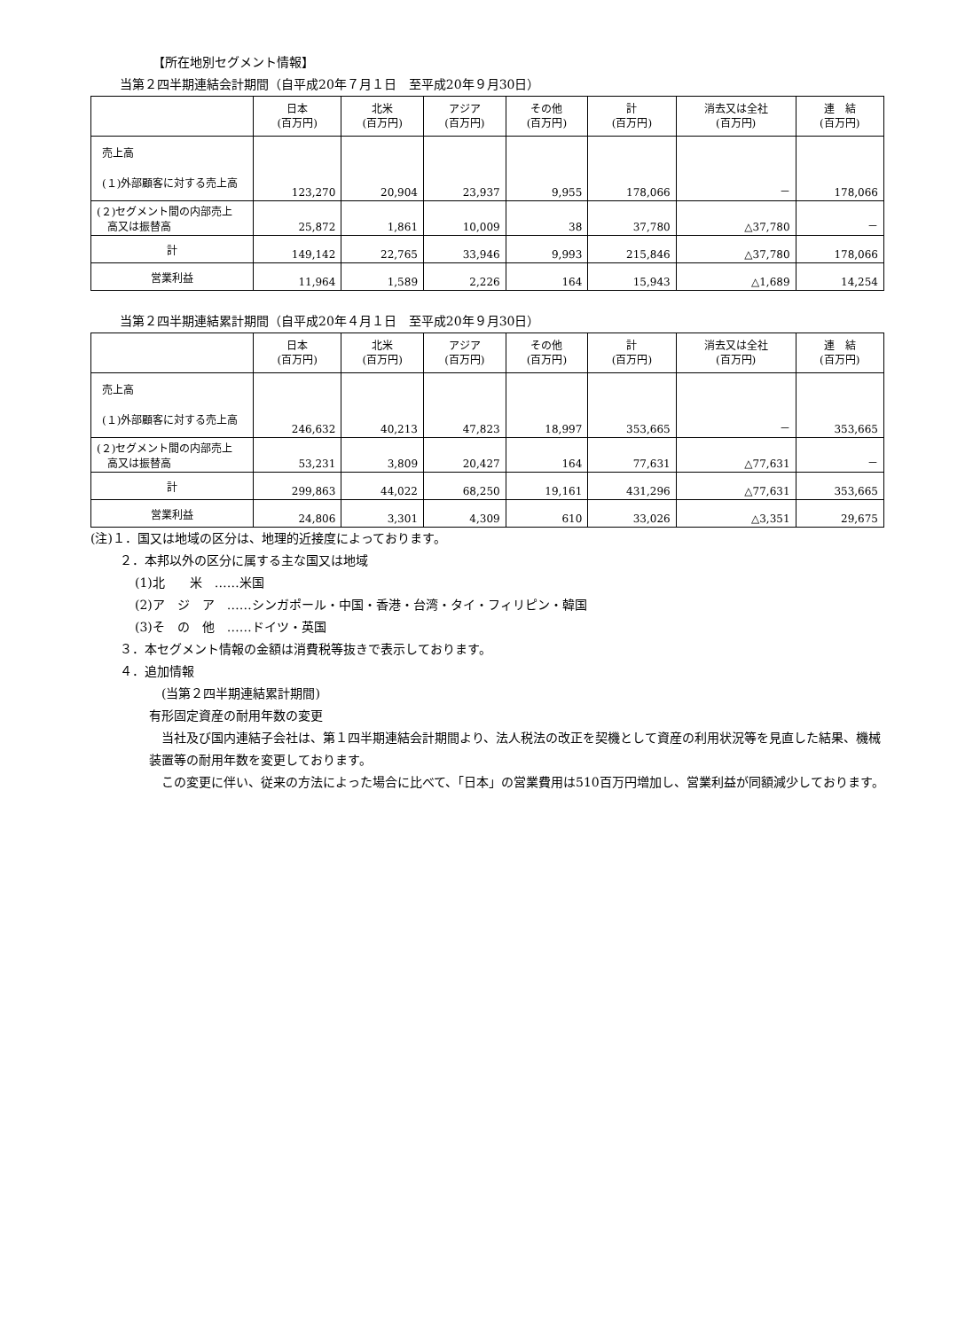【所在地別セグメント情報】
当第２四半期連結会計期間（自平成20年７月１日　至平成20年９月30日）
| | 日本 (百万円) | 北米 (百万円) | アジア (百万円) | その他 (百万円) | 計 (百万円) | 消去又は全社 (百万円) | 連 結 (百万円) |
| --- | --- | --- | --- | --- | --- | --- | --- |
| 売上高 (１)外部顧客に対する売上高 | 123,270 | 20,904 | 23,937 | 9,955 | 178,066 | － | 178,066 |
| (２)セグメント間の内部売上 高又は振替高 | 25,872 | 1,861 | 10,009 | 38 | 37,780 | △37,780 | － |
| 計 | 149,142 | 22,765 | 33,946 | 9,993 | 215,846 | △37,780 | 178,066 |
| 営業利益 | 11,964 | 1,589 | 2,226 | 164 | 15,943 | △1,689 | 14,254 |
当第２四半期連結累計期間（自平成20年４月１日　至平成20年９月30日）
| | 日本 (百万円) | 北米 (百万円) | アジア (百万円) | その他 (百万円) | 計 (百万円) | 消去又は全社 (百万円) | 連 結 (百万円) |
| --- | --- | --- | --- | --- | --- | --- | --- |
| 売上高 (１)外部顧客に対する売上高 | 246,632 | 40,213 | 47,823 | 18,997 | 353,665 | － | 353,665 |
| (２)セグメント間の内部売上 高又は振替高 | 53,231 | 3,809 | 20,427 | 164 | 77,631 | △77,631 | － |
| 計 | 299,863 | 44,022 | 68,250 | 19,161 | 431,296 | △77,631 | 353,665 |
| 営業利益 | 24,806 | 3,301 | 4,309 | 610 | 33,026 | △3,351 | 29,675 |
(注)１．国又は地域の区分は、地理的近接度によっております。
２．本邦以外の区分に属する主な国又は地域
(1)北　　米　……米国
(2)ア　ジ　ア　……シンガポール・中国・香港・台湾・タイ・フィリピン・韓国
(3)そ　の　他　……ドイツ・英国
３．本セグメント情報の金額は消費税等抜きで表示しております。
４．追加情報
(当第２四半期連結累計期間)
有形固定資産の耐用年数の変更
　当社及び国内連結子会社は、第１四半期連結会計期間より、法人税法の改正を契機として資産の利用状況等を見直した結果、機械装置等の耐用年数を変更しております。
　この変更に伴い、従来の方法によった場合に比べて、「日本」の営業費用は510百万円増加し、営業利益が同額減少しております。